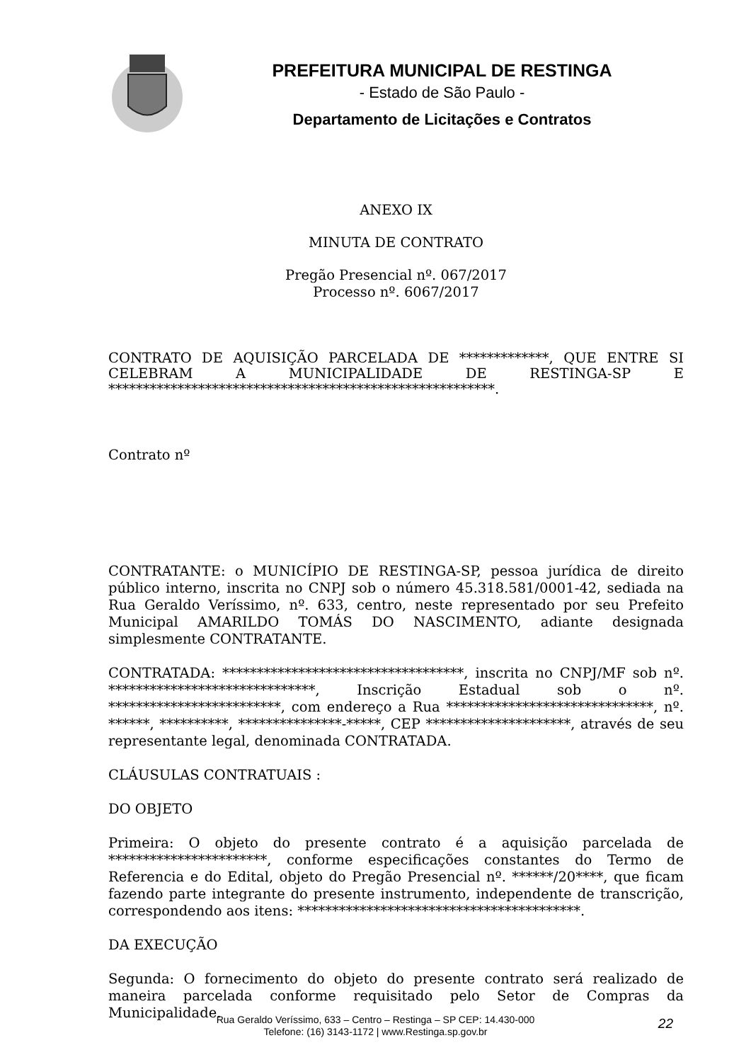PREFEITURA MUNICIPAL DE RESTINGA
- Estado de São Paulo -
Departamento de Licitações e Contratos
ANEXO IX
MINUTA DE CONTRATO
Pregão Presencial nº. 067/2017
Processo nº. 6067/2017
CONTRATO DE AQUISIÇÃO PARCELADA DE *************, QUE ENTRE SI CELEBRAM A MUNICIPALIDADE DE RESTINGA-SP E ********************************************************.
Contrato nº
CONTRATANTE: o MUNICÍPIO DE RESTINGA-SP, pessoa jurídica de direito público interno, inscrita no CNPJ sob o número 45.318.581/0001-42, sediada na Rua Geraldo Veríssimo, nº. 633, centro, neste representado por seu Prefeito Municipal AMARILDO TOMÁS DO NASCIMENTO, adiante designada simplesmente CONTRATANTE.
CONTRATADA: ***********************************, inscrita no CNPJ/MF sob nº. ******************************, Inscrição Estadual sob o nº. *************************, com endereço a Rua ******************************, nº. ******, **********, ***************-*****, CEP *********************, através de seu representante legal, denominada CONTRATADA.
CLÁUSULAS CONTRATUAIS :
DO OBJETO
Primeira: O objeto do presente contrato é a aquisição parcelada de ***********************, conforme especificações constantes do Termo de Referencia e do Edital, objeto do Pregão Presencial nº. ******/20****, que ficam fazendo parte integrante do presente instrumento, independente de transcrição, correspondendo aos itens: *****************************************.
DA EXECUÇÃO
Segunda: O fornecimento do objeto do presente contrato será realizado de maneira parcelada conforme requisitado pelo Setor de Compras da Municipalidade.
Rua Geraldo Veríssimo, 633 – Centro – Restinga – SP CEP: 14.430-000
Telefone: (16) 3143-1172 | www.Restinga.sp.gov.br
22